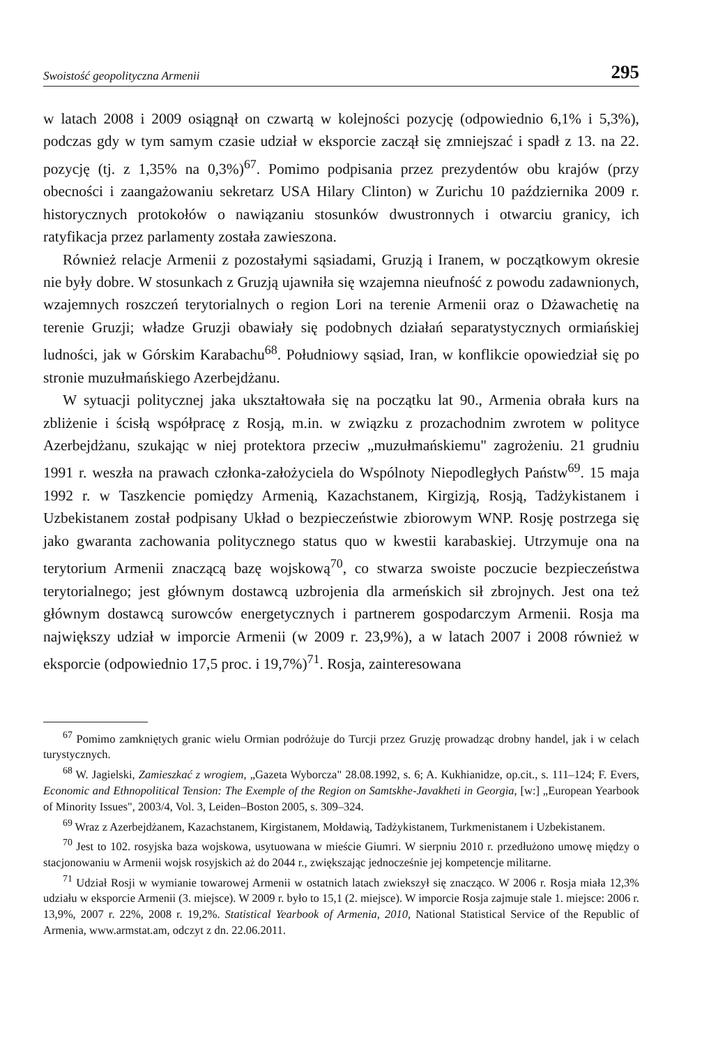Swoistość geopolityczna Armenii 295
w latach 2008 i 2009 osiągnął on czwartą w kolejności pozycję (odpowiednio 6,1% i 5,3%), podczas gdy w tym samym czasie udział w eksporcie zaczął się zmniejszać i spadł z 13. na 22. pozycję (tj. z 1,35% na 0,3%)<sup>67</sup>. Pomimo podpisania przez prezydentów obu krajów (przy obecności i zaangażowaniu sekretarz USA Hilary Clinton) w Zurichu 10 października 2009 r. historycznych protokołów o nawiązaniu stosunków dwustronnych i otwarciu granicy, ich ratyfikacja przez parlamenty została zawieszona.
Również relacje Armenii z pozostałymi sąsiadami, Gruzją i Iranem, w początkowym okresie nie były dobre. W stosunkach z Gruzją ujawniła się wzajemna nieufność z powodu zadawnionych, wzajemnych roszczeń terytorialnych o region Lori na terenie Armenii oraz o Dżawachetię na terenie Gruzji; władze Gruzji obawiały się podobnych działań separatystycznych ormiańskiej ludności, jak w Górskim Karabachu<sup>68</sup>. Południowy sąsiad, Iran, w konflikcie opowiedział się po stronie muzułmańskiego Azerbejdżanu.
W sytuacji politycznej jaka ukształtowała się na początku lat 90., Armenia obrała kurs na zbliżenie i ścisłą współpracę z Rosją, m.in. w związku z prozachodnim zwrotem w polityce Azerbejdżanu, szukając w niej protektora przeciw „muzułmańskiemu" zagrożeniu. 21 grudniu 1991 r. weszła na prawach członka-założyciela do Wspólnoty Niepodległych Państw<sup>69</sup>. 15 maja 1992 r. w Taszkencie pomiędzy Armenią, Kazachstanem, Kirgizją, Rosją, Tadżykistanem i Uzbekistanem został podpisany Układ o bezpieczeństwie zbiorowym WNP. Rosję postrzega się jako gwaranta zachowania politycznego status quo w kwestii karabaskiej. Utrzymuje ona na terytorium Armenii znaczącą bazę wojskową<sup>70</sup>, co stwarza swoiste poczucie bezpieczeństwa terytorialnego; jest głównym dostawcą uzbrojenia dla armeńskich sił zbrojnych. Jest ona też głównym dostawcą surowców energetycznych i partnerem gospodarczym Armenii. Rosja ma największy udział w imporcie Armenii (w 2009 r. 23,9%), a w latach 2007 i 2008 również w eksporcie (odpowiednio 17,5 proc. i 19,7%)<sup>71</sup>. Rosja, zainteresowana
<sup>67</sup> Pomimo zamkniętych granic wielu Ormian podróżuje do Turcji przez Gruzję prowadząc drobny handel, jak i w celach turystycznych.
<sup>68</sup> W. Jagielski, Zamieszkać z wrogiem, „Gazeta Wyborcza" 28.08.1992, s. 6; A. Kukhianidze, op.cit., s. 111–124; F. Evers, Economic and Ethnopolitical Tension: The Exemple of the Region on Samtskhe-Javakheti in Georgia, [w:] „European Yearbook of Minority Issues", 2003/4, Vol. 3, Leiden–Boston 2005, s. 309–324.
<sup>69</sup> Wraz z Azerbejdżanem, Kazachstanem, Kirgistanem, Mołdawią, Tadżykistanem, Turkmenistanem i Uzbekistanem.
<sup>70</sup> Jest to 102. rosyjska baza wojskowa, usytuowana w mieście Giumri. W sierpniu 2010 r. przedłużono umowę między o stacjonowaniu w Armenii wojsk rosyjskich aż do 2044 r., zwiększając jednocześnie jej kompetencje militarne.
<sup>71</sup> Udział Rosji w wymianie towarowej Armenii w ostatnich latach zwiekszył się znacząco. W 2006 r. Rosja miała 12,3% udziału w eksporcie Armenii (3. miejsce). W 2009 r. było to 15,1 (2. miejsce). W imporcie Rosja zajmuje stale 1. miejsce: 2006 r. 13,9%, 2007 r. 22%, 2008 r. 19,2%. Statistical Yearbook of Armenia, 2010, National Statistical Service of the Republic of Armenia, www.armstat.am, odczyt z dn. 22.06.2011.